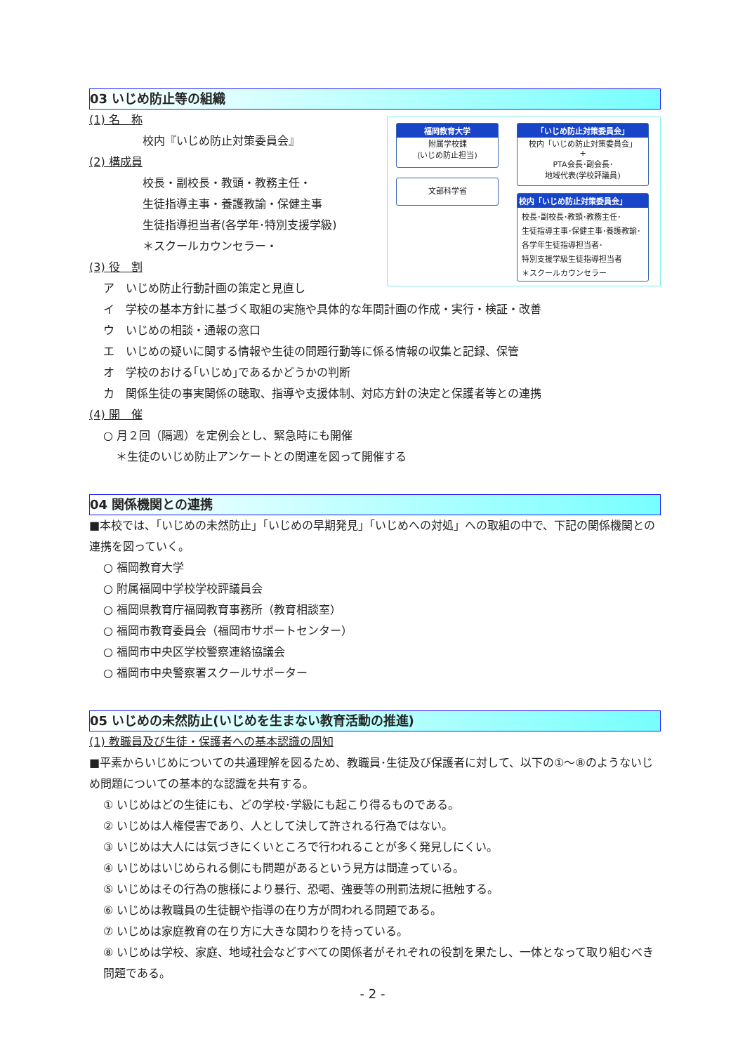03 いじめ防止等の組織
福岡教育大学
附属学校課
(いじめ防止担当)
文部科学省
「いじめ防止対策委員会」
校内「いじめ防止対策委員会」
+
PTA会長･副会長･
地域代表(学校評議員)
校内「いじめ防止対策委員会」
校長･副校長･教頭･教務主任･
生徒指導主事･保健主事･養護教諭･
各学年生徒指導担当者･
特別支援学級生徒指導担当者
＊スクールカウンセラー
(1) 名　称
校内『いじめ防止対策委員会』
(2) 構成員
校長・副校長・教頭・教務主任・
生徒指導主事・養護教諭・保健主事
生徒指導担当者(各学年･特別支援学級)
＊スクールカウンセラー・
(3) 役　割
ア　いじめ防止行動計画の策定と見直し
イ　学校の基本方針に基づく取組の実施や具体的な年間計画の作成・実行・検証・改善
ウ　いじめの相談・通報の窓口
エ　いじめの疑いに関する情報や生徒の問題行動等に係る情報の収集と記録、保管
オ　学校のおける｢いじめ｣であるかどうかの判断
カ　関係生徒の事実関係の聴取、指導や支援体制、対応方針の決定と保護者等との連携
(4) 開　催
○ 月２回（隔週）を定例会とし、緊急時にも開催
＊生徒のいじめ防止アンケートとの関連を図って開催する
04 関係機関との連携
■本校では、「いじめの未然防止」「いじめの早期発見」「いじめへの対処」への取組の中で、下記の関係機関との連携を図っていく。
○ 福岡教育大学
○ 附属福岡中学校学校評議員会
○ 福岡県教育庁福岡教育事務所（教育相談室）
○ 福岡市教育委員会（福岡市サポートセンター）
○ 福岡市中央区学校警察連絡協議会
○ 福岡市中央警察署スクールサポーター
05 いじめの未然防止(いじめを生まない教育活動の推進)
(1) 教職員及び生徒・保護者への基本認識の周知
■平素からいじめについての共通理解を図るため、教職員･生徒及び保護者に対して、以下の①～⑧のようないじめ問題についての基本的な認識を共有する。
① いじめはどの生徒にも、どの学校･学級にも起こり得るものである。
② いじめは人権侵害であり、人として決して許される行為ではない。
③ いじめは大人には気づきにくいところで行われることが多く発見しにくい。
④ いじめはいじめられる側にも問題があるという見方は間違っている。
⑤ いじめはその行為の態様により暴行、恐喝、強要等の刑罰法規に抵触する。
⑥ いじめは教職員の生徒観や指導の在り方が問われる問題である。
⑦ いじめは家庭教育の在り方に大きな関わりを持っている。
⑧ いじめは学校、家庭、地域社会などすべての関係者がそれぞれの役割を果たし、一体となって取り組むべき問題である。
- 2 -